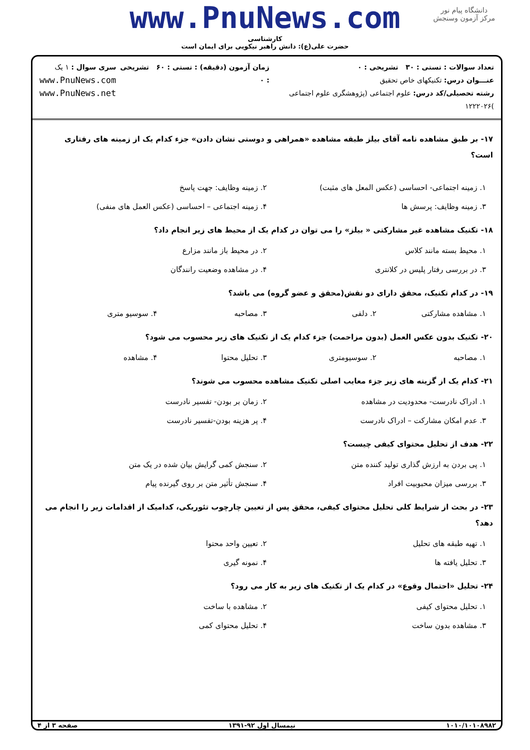دانشگاه پیام نور
مرکز آزمون وسنجش
www.PnuNews.com
کارشناسی
حضرت علی(ع): دانش راهبر نیکویی برای ایمان است
تعداد سوالات : تستی : ۳۰ تشریحی : ۰
عنـــوان درس: تکنیکهای خاص تحقیق
رشته تحصیلی/کد درس: علوم اجتماعی (پژوهشگری علوم اجتماعی )۱۲۲۲۰۲۶
زمان آزمون (دقیقه) : تستی : ۶۰ تشریحی : ۰
سری سوال : ۱ یک
www.PnuNews.com
www.PnuNews.net
۱۷- بر طبق مشاهده نامه آقای بیلز طبقه مشاهده «همراهی و دوستی نشان دادن» جزء کدام یک از زمینه های رفتاری است؟
۱. زمینه اجتماعی- احساسی (عکس المعل های مثبت)
۲. زمینه وظایف: جهت پاسخ
۳. زمینه وظایف: پرسش ها
۴. زمینه اجتماعی – احساسی (عکس العمل های منفی)
۱۸- تکنیک مشاهده غیر مشارکتی « بیلز» را می توان در کدام یک از محیط های زیر انجام داد؟
۱. محیط بسته مانند کلاس
۲. در محیط باز مانند مزارع
۳. در بررسی رفتار پلیس در کلانتری
۴. در مشاهده وضعیت رانندگان
۱۹- در کدام تکنیک، محقق دارای دو نقش(محقق و عضو گروه) می باشد؟
۱. مشاهده مشارکتی
۲. دلفی
۳. مصاحبه
۴. سوسیو متری
۲۰- تکنیک بدون عکس العمل (بدون مزاحمت) جزء کدام یک از تکنیک های زیر محسوب می شود؟
۱. مصاحبه
۲. سوسیومتری
۳. تحلیل محتوا
۴. مشاهده
۲۱- کدام یک از گزینه های زیر جزء معایب اصلی تکنیک مشاهده محسوب می شوند؟
۱. ادراک نادرست- محدودیت در مشاهده
۲. زمان بر بودن- تفسیر نادرست
۳. عدم امکان مشارکت – ادراک نادرست
۴. پر هزینه بودن-تفسیر نادرست
۲۲- هدف از تحلیل محتوای کیفی چیست؟
۱. پی بردن به ارزش گذاری تولید کننده متن
۲. سنجش کمی گرایش بیان شده در یک متن
۳. بررسی میزان محبوبیت افراد
۴. سنجش تأثیر متن بر روی گیرنده پیام
۲۳- در بحث از شرایط کلی تحلیل محتوای کیفی، محقق پس از تعیین چارچوب تئوریکی، کدامیک از اقدامات زیر را انجام می دهد؟
۱. تهیه طبقه های تحلیل
۲. تعیین واحد محتوا
۳. تحلیل یافته ها
۴. نمونه گیری
۲۴- تحلیل «احتمال وقوع» در کدام یک از تکنیک های زیر به کار می رود؟
۱. تحلیل محتوای کیفی
۲. مشاهده با ساخت
۳. مشاهده بدون ساخت
۴. تحلیل محتوای کمی
۱۰۱۰/۱۰۱۰۸۹۸۲ نیمسال اول ۹۲-۱۳۹۱ صفحه ۳ از ۴